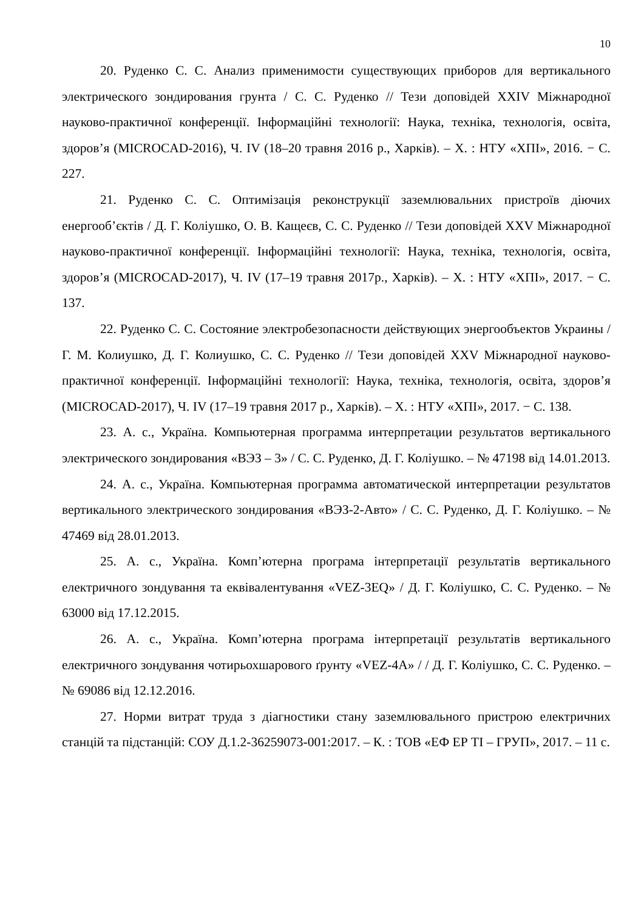10
20. Руденко С. С. Анализ применимости существующих приборов для вертикального электрического зондирования грунта / С. С. Руденко // Тези доповідей XXIV Міжнародної науково-практичної конференції. Інформаційні технології: Наука, техніка, технологія, освіта, здоров’я (MICROCAD-2016), Ч. IV (18–20 травня 2016 р., Харків). – Х. : НТУ «ХПІ», 2016. − С. 227.
21. Руденко С. С. Оптимізація реконструкції заземлювальних пристроїв діючих енергооб’єктів / Д. Г. Коліушко, О. В. Кащеєв, С. С. Руденко // Тези доповідей XXV Міжнародної науково-практичної конференції. Інформаційні технології: Наука, техніка, технологія, освіта, здоров’я (MICROCAD-2017), Ч. IV (17–19 травня 2017р., Харків). – Х. : НТУ «ХПІ», 2017. − С. 137.
22. Руденко С. С. Состояние электробезопасности действующих энергообъектов Украины / Г. М. Колиушко, Д. Г. Колиушко, С. С. Руденко // Тези доповідей XXV Міжнародної науково-практичної конференції. Інформаційні технології: Наука, техніка, технологія, освіта, здоров’я (MICROCAD-2017), Ч. IV (17–19 травня 2017 р., Харків). – Х. : НТУ «ХПІ», 2017. − С. 138.
23. А. с., Україна. Компьютерная программа интерпретации результатов вертикального электрического зондирования «ВЭЗ – 3» / С. С. Руденко, Д. Г. Коліушко. – № 47198 від 14.01.2013.
24. А. с., Україна. Компьютерная программа автоматической интерпретации результатов вертикального электрического зондирования «ВЭЗ-2-Авто» / С. С. Руденко, Д. Г. Коліушко. – № 47469 від 28.01.2013.
25. А. с., Україна. Комп’ютерна програма інтерпретації результатів вертикального електричного зондування та еквівалентування «VEZ-3EQ» / Д. Г. Коліушко, С. С. Руденко. – № 63000 від 17.12.2015.
26. А. с., Україна. Комп’ютерна програма інтерпретації результатів вертикального електричного зондування чотирьохшарового ґрунту «VEZ-4A» / / Д. Г. Коліушко, С. С. Руденко. – № 69086 від 12.12.2016.
27. Норми витрат труда з діагностики стану заземлювального пристрою електричних станцій та підстанцій: СОУ Д.1.2-36259073-001:2017. – К. : ТОВ «ЕФ ЕР ТІ – ГРУП», 2017. – 11 с.